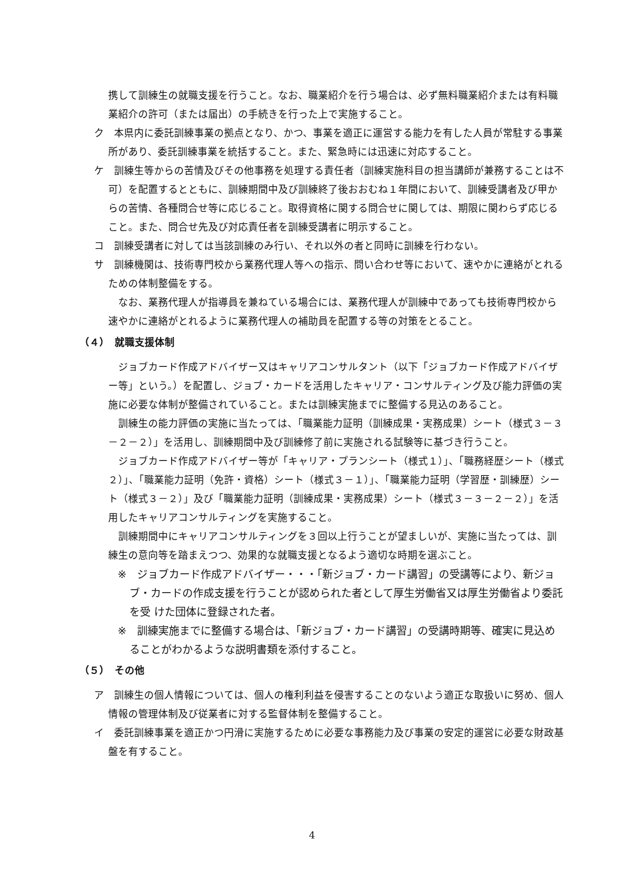携して訓練生の就職支援を行うこと。なお、職業紹介を行う場合は、必ず無料職業紹介または有料職業紹介の許可（または届出）の手続きを行った上で実施すること。
ク　本県内に委託訓練事業の拠点となり、かつ、事業を適正に運営する能力を有した人員が常駐する事業所があり、委託訓練事業を統括すること。また、緊急時には迅速に対応すること。
ケ　訓練生等からの苦情及びその他事務を処理する責任者（訓練実施科目の担当講師が兼務することは不可）を配置するとともに、訓練期間中及び訓練終了後おおむね１年間において、訓練受講者及び甲からの苦情、各種問合せ等に応じること。取得資格に関する問合せに関しては、期限に関わらず応じること。また、問合せ先及び対応責任者を訓練受講者に明示すること。
コ　訓練受講者に対しては当該訓練のみ行い、それ以外の者と同時に訓練を行わない。
サ　訓練機関は、技術専門校から業務代理人等への指示、問い合わせ等において、速やかに連絡がとれるための体制整備をする。
　なお、業務代理人が指導員を兼ねている場合には、業務代理人が訓練中であっても技術専門校から速やかに連絡がとれるように業務代理人の補助員を配置する等の対策をとること。
（４）　就職支援体制
　ジョブカード作成アドバイザー又はキャリアコンサルタント（以下「ジョブカード作成アドバイザー等」という。）を配置し、ジョブ・カードを活用したキャリア・コンサルティング及び能力評価の実施に必要な体制が整備されていること。または訓練実施までに整備する見込のあること。
　訓練生の能力評価の実施に当たっては、「職業能力証明（訓練成果・実務成果）シート（様式３－３－２－２）」を活用し、訓練期間中及び訓練修了前に実施される試験等に基づき行うこと。
　ジョブカード作成アドバイザー等が「キャリア・プランシート（様式１）」、「職務経歴シート（様式２）」、「職業能力証明（免許・資格）シート（様式３－１）」、「職業能力証明（学習歴・訓練歴）シート（様式３－２）」及び「職業能力証明（訓練成果・実務成果）シート（様式３－３－２－２）」を活用したキャリアコンサルティングを実施すること。
　訓練期間中にキャリアコンサルティングを３回以上行うことが望ましいが、実施に当たっては、訓練生の意向等を踏まえつつ、効果的な就職支援となるよう適切な時期を選ぶこと。
※　ジョブカード作成アドバイザー・・・「新ジョブ・カード講習」の受講等により、新ジョブ・カードの作成支援を行うことが認められた者として厚生労働省又は厚生労働省より委託を受 けた団体に登録された者。
※　訓練実施までに整備する場合は、「新ジョブ・カード講習」の受講時期等、確実に見込めることがわかるような説明書類を添付すること。
（５）　その他
ア　訓練生の個人情報については、個人の権利利益を侵害することのないよう適正な取扱いに努め、個人情報の管理体制及び従業者に対する監督体制を整備すること。
イ　委託訓練事業を適正かつ円滑に実施するために必要な事務能力及び事業の安定的運営に必要な財政基盤を有すること。
4